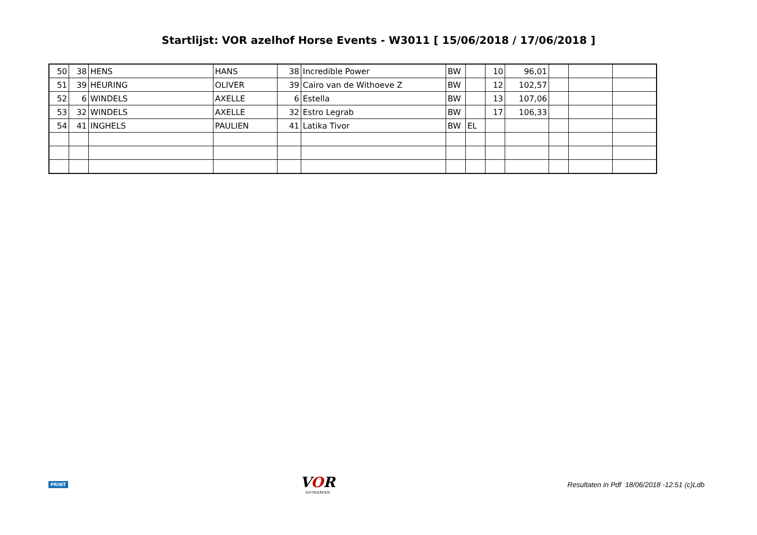Startlijst: VOR azelhof Horse Events - W3011 [ 15/06/2018 / 17/06/2018 ]
| 50 | 38 | HENS | HANS | 38 | Incredible Power | BW | | 10 | 96,01 | | | |
| 51 | 39 | HEURING | OLIVER | 39 | Cairo van de Withoeve Z | BW | | 12 | 102,57 | | | |
| 52 | 6 | WINDELS | AXELLE | 6 | Estella | BW | | 13 | 107,06 | | | |
| 53 | 32 | WINDELS | AXELLE | 32 | Estro Legrab | BW | | 17 | 106,33 | | | |
| 54 | 41 | INGHELS | PAULIEN | 41 | Latika Tivor | BW | EL | | | | | |
PRINT
VOR
ANTWERPEN
Resultaten in Pdf 18/06/2018 -12:51 (c)Ldb